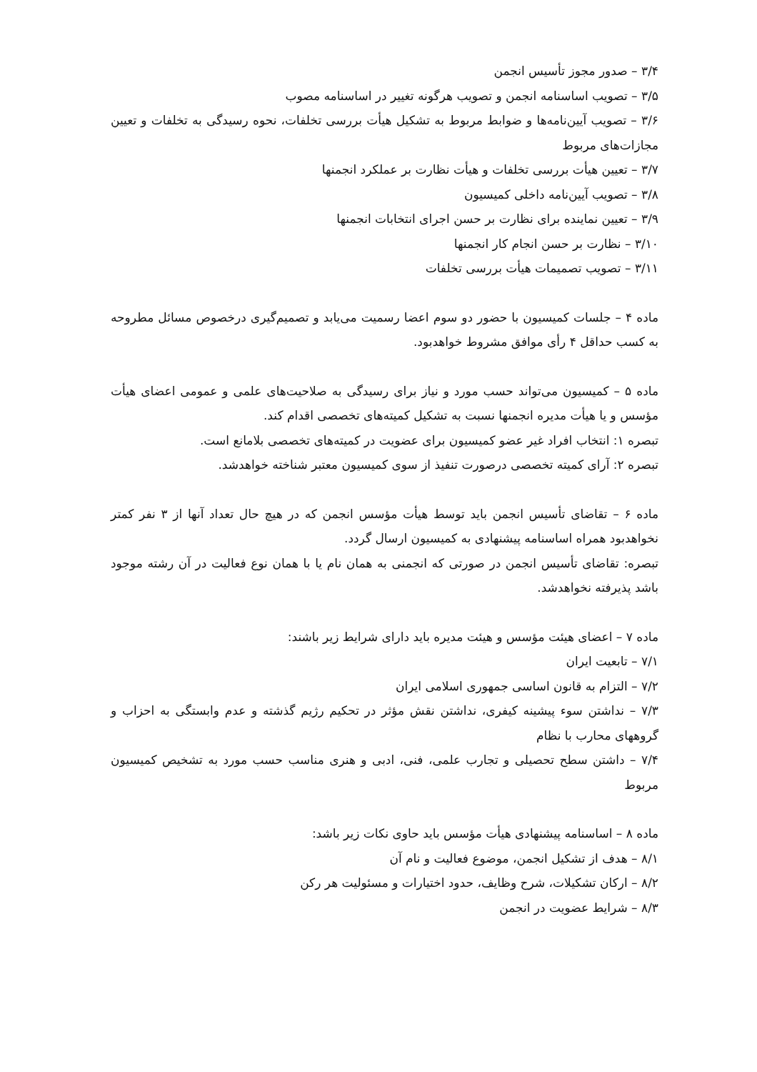۳/۴ – صدور مجوز تأسیس انجمن
۳/۵ – تصویب اساسنامه انجمن و تصویب هرگونه تغییر در اساسنامه مصوب
۳/۶ – تصویب آیین‌نامه‌ها و ضوابط مربوط به تشکیل هیأت بررسی تخلفات، نحوه رسیدگی به تخلفات و تعیین مجازات‌های مربوط
۳/۷ – تعیین هیأت بررسی تخلفات و هیأت نظارت بر عملکرد انجمنها
۳/۸ – تصویب آیین‌نامه داخلی کمیسیون
۳/۹ – تعیین نماینده برای نظارت بر حسن اجرای انتخابات انجمنها
۳/۱۰ – نظارت بر حسن انجام کار انجمنها
۳/۱۱ – تصویب تصمیمات هیأت بررسی تخلفات
ماده ۴ – جلسات کمیسیون با حضور دو سوم اعضا رسمیت می‌یابد و تصمیم‌گیری درخصوص مسائل مطروحه به کسب حداقل ۴ رأی موافق مشروط خواهدبود.
ماده ۵ – کمیسیون می‌تواند حسب مورد و نیاز برای رسیدگی به صلاحیت‌های علمی و عمومی اعضای هیأت مؤسس و یا هیأت مدیره انجمنها نسبت به تشکیل کمیته‌های تخصصی اقدام کند.
تبصره ۱: انتخاب افراد غیر عضو کمیسیون برای عضویت در کمیته‌های تخصصی بلامانع است.
تبصره ۲: آرای کمیته تخصصی درصورت تنفیذ از سوی کمیسیون معتبر شناخته خواهدشد.
ماده ۶ – تقاضای تأسیس انجمن باید توسط هیأت مؤسس انجمن که در هیچ حال تعداد آنها از ۳ نفر کمتر نخواهدبود همراه اساسنامه پیشنهادی به کمیسیون ارسال گردد.
تبصره: تقاضای تأسیس انجمن در صورتی که انجمنی به همان نام یا با همان نوع فعالیت در آن رشته موجود باشد پذیرفته نخواهدشد.
ماده ۷ – اعضای هیئت مؤسس و هیئت مدیره باید دارای شرایط زیر باشند:
۷/۱ – تابعیت ایران
۷/۲ – التزام به قانون اساسی جمهوری اسلامی ایران
۷/۳ – نداشتن سوء پیشینه کیفری، نداشتن نقش مؤثر در تحکیم رژیم گذشته و عدم وابستگی به احزاب و گروههای محارب با نظام
۷/۴ – داشتن سطح تحصیلی و تجارب علمی، فنی، ادبی و هنری مناسب حسب مورد به تشخیص کمیسیون مربوط
ماده ۸ – اساسنامه پیشنهادی هیأت مؤسس باید حاوی نکات زیر باشد:
۸/۱ – هدف از تشکیل انجمن، موضوع فعالیت و نام آن
۸/۲ – ارکان تشکیلات، شرح وظایف، حدود اختیارات و مسئولیت هر رکن
۸/۳ – شرایط عضویت در انجمن